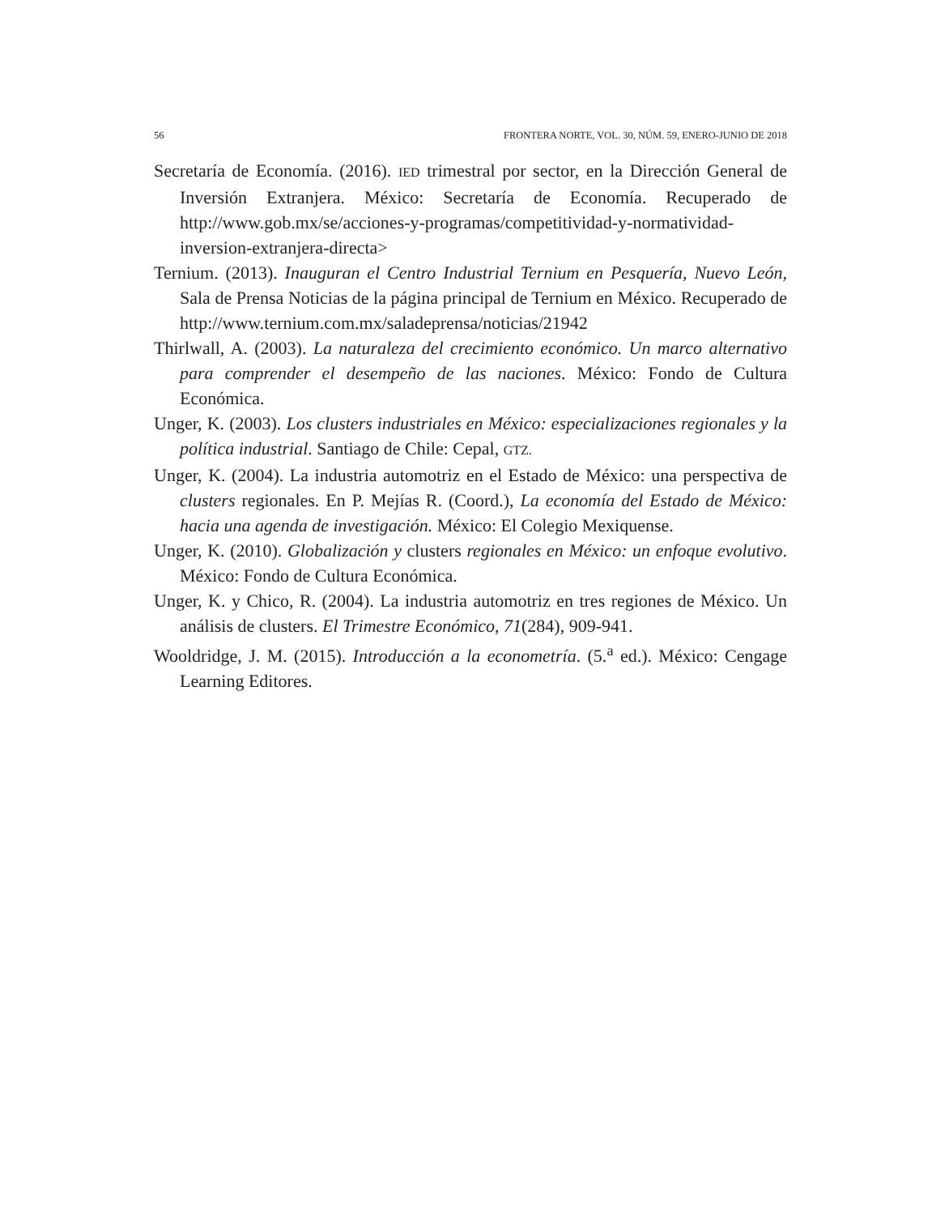56 FRONTERA NORTE, VOL. 30, NÚM. 59, ENERO-JUNIO DE 2018
Secretaría de Economía. (2016). IED trimestral por sector, en la Dirección General de Inversión Extranjera. México: Secretaría de Economía. Recuperado de http://www.gob.mx/se/acciones-y-programas/competitividad-y-normatividad-inversion-extranjera-directa>
Ternium. (2013). Inauguran el Centro Industrial Ternium en Pesquería, Nuevo León, Sala de Prensa Noticias de la página principal de Ternium en México. Recuperado de http://www.ternium.com.mx/saladeprensa/noticias/21942
Thirlwall, A. (2003). La naturaleza del crecimiento económico. Un marco alternativo para comprender el desempeño de las naciones. México: Fondo de Cultura Económica.
Unger, K. (2003). Los clusters industriales en México: especializaciones regionales y la política industrial. Santiago de Chile: Cepal, GTZ.
Unger, K. (2004). La industria automotriz en el Estado de México: una perspectiva de clusters regionales. En P. Mejías R. (Coord.), La economía del Estado de México: hacia una agenda de investigación. México: El Colegio Mexiquense.
Unger, K. (2010). Globalización y clusters regionales en México: un enfoque evolutivo. México: Fondo de Cultura Económica.
Unger, K. y Chico, R. (2004). La industria automotriz en tres regiones de México. Un análisis de clusters. El Trimestre Económico, 71(284), 909-941.
Wooldridge, J. M. (2015). Introducción a la econometría. (5.<sup>a</sup> ed.). México: Cengage Learning Editores.